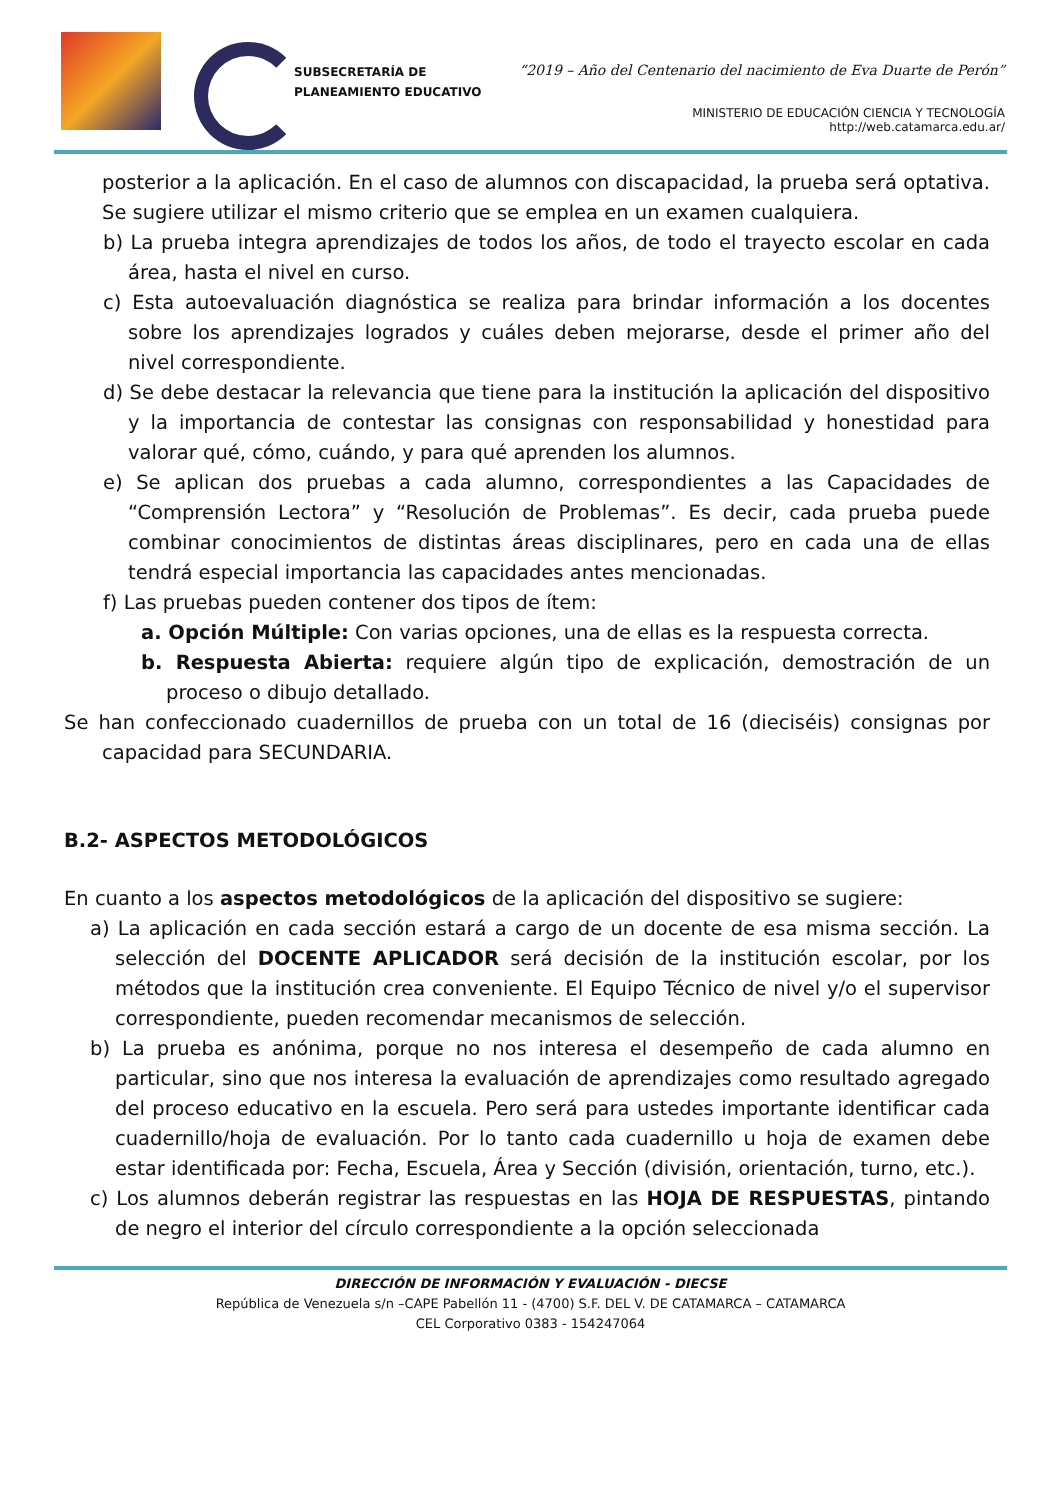SUBSECRETARÍA DE
PLANEAMIENTO EDUCATIVO
“2019 – Año del Centenario del nacimiento de Eva Duarte de Perón”
MINISTERIO DE EDUCACIÓN CIENCIA Y TECNOLOGÍA
http://web.catamarca.edu.ar/
posterior a la aplicación. En el caso de alumnos con discapacidad, la prueba será optativa. Se sugiere utilizar el mismo criterio que se emplea en un examen cualquiera.
b) La prueba integra aprendizajes de todos los años, de todo el trayecto escolar en cada área, hasta el nivel en curso.
c) Esta autoevaluación diagnóstica se realiza para brindar información a los docentes sobre los aprendizajes logrados y cuáles deben mejorarse, desde el primer año del nivel correspondiente.
d) Se debe destacar la relevancia que tiene para la institución la aplicación del dispositivo y la importancia de contestar las consignas con responsabilidad y honestidad para valorar qué, cómo, cuándo, y para qué aprenden los alumnos.
e) Se aplican dos pruebas a cada alumno, correspondientes a las Capacidades de “Comprensión Lectora” y “Resolución de Problemas”. Es decir, cada prueba puede combinar conocimientos de distintas áreas disciplinares, pero en cada una de ellas tendrá especial importancia las capacidades antes mencionadas.
f) Las pruebas pueden contener dos tipos de ítem:
a. Opción Múltiple: Con varias opciones, una de ellas es la respuesta correcta.
b. Respuesta Abierta: requiere algún tipo de explicación, demostración de un proceso o dibujo detallado.
Se han confeccionado cuadernillos de prueba con un total de 16 (dieciséis) consignas por capacidad para SECUNDARIA.
B.2- ASPECTOS METODOLÓGICOS
En cuanto a los aspectos metodológicos de la aplicación del dispositivo se sugiere:
a) La aplicación en cada sección estará a cargo de un docente de esa misma sección. La selección del DOCENTE APLICADOR será decisión de la institución escolar, por los métodos que la institución crea conveniente. El Equipo Técnico de nivel y/o el supervisor correspondiente, pueden recomendar mecanismos de selección.
b) La prueba es anónima, porque no nos interesa el desempeño de cada alumno en particular, sino que nos interesa la evaluación de aprendizajes como resultado agregado del proceso educativo en la escuela. Pero será para ustedes importante identificar cada cuadernillo/hoja de evaluación. Por lo tanto cada cuadernillo u hoja de examen debe estar identificada por: Fecha, Escuela, Área y Sección (división, orientación, turno, etc.).
c) Los alumnos deberán registrar las respuestas en las HOJA DE RESPUESTAS, pintando de negro el interior del círculo correspondiente a la opción seleccionada
DIRECCIÓN DE INFORMACIÓN Y EVALUACIÓN - DIECSE
República de Venezuela s/n –CAPE Pabellón 11 - (4700) S.F. DEL V. DE CATAMARCA – CATAMARCA
CEL Corporativo 0383 - 154247064